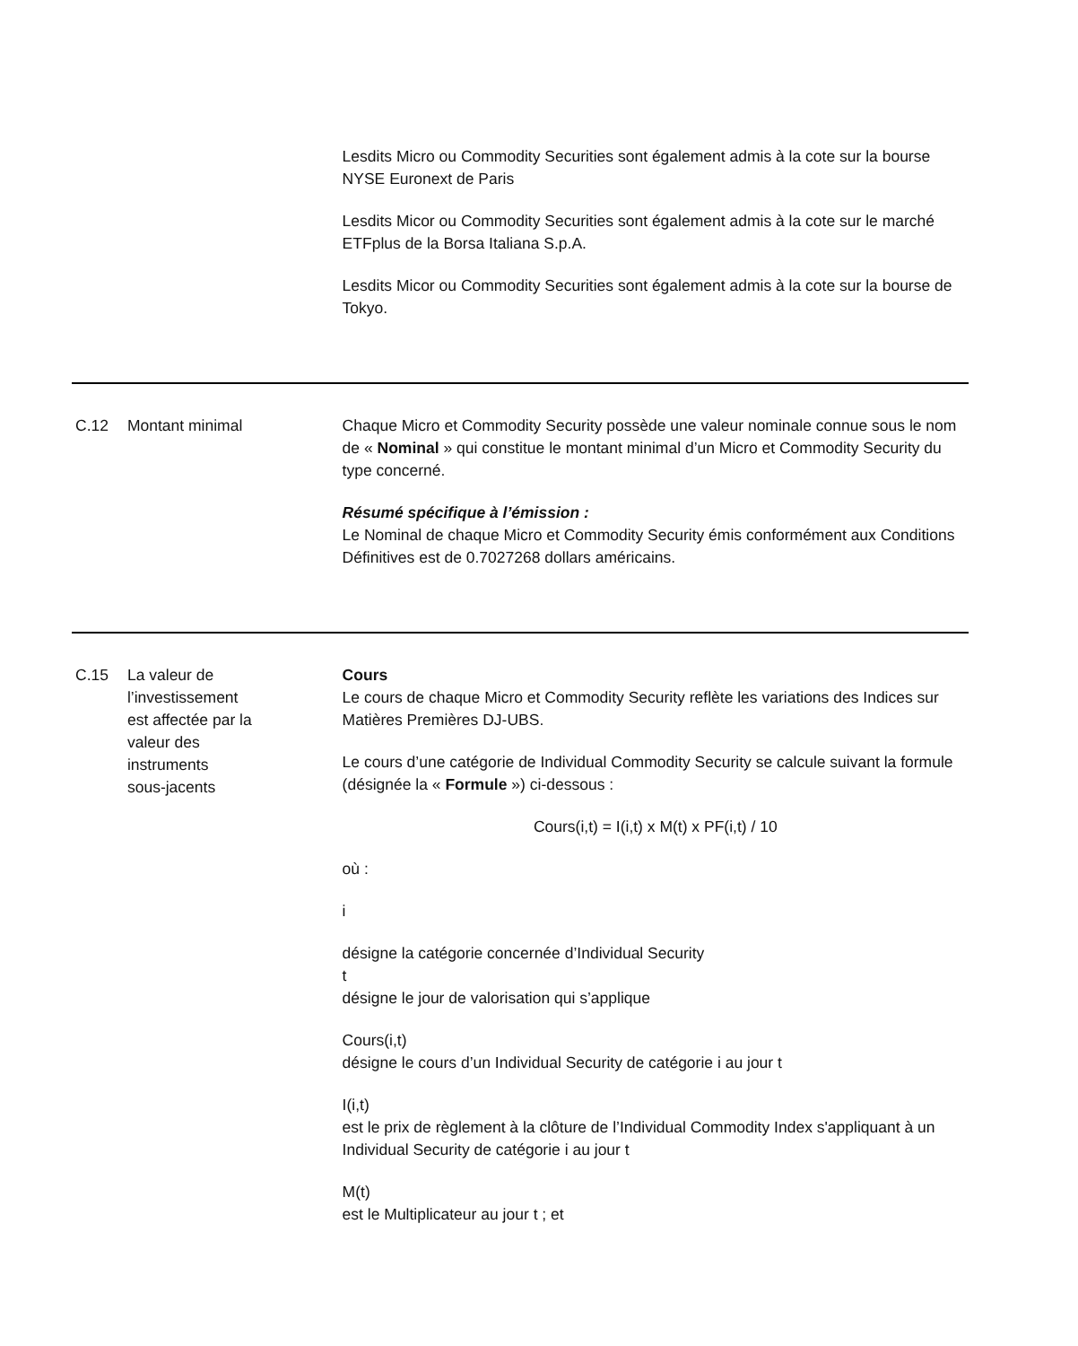| | | Lesdits Micro ou Commodity Securities sont également admis à la cote sur la bourse NYSE Euronext de Paris Lesdits Micor ou Commodity Securities sont également admis à la cote sur le marché ETFplus de la Borsa Italiana S.p.A. Lesdits Micor ou Commodity Securities sont également admis à la cote sur la bourse de Tokyo. |
| C.12 | Montant minimal | Chaque Micro et Commodity Security possède une valeur nominale connue sous le nom de « Nominal » qui constitue le montant minimal d’un Micro et Commodity Security du type concerné. Résumé spécifique à l’émission : Le Nominal de chaque Micro et Commodity Security émis conformément aux Conditions Définitives est de 0.7027268 dollars américains. |
| C.15 | La valeur de l’investissement est affectée par la valeur des instruments sous-jacents | Cours Le cours de chaque Micro et Commodity Security reflète les variations des Indices sur Matières Premières DJ-UBS. Le cours d’une catégorie de Individual Commodity Security se calcule suivant la formule (désignée la « Formule ») ci-dessous : Cours(i,t) = I(i,t) x M(t) x PF(i,t) / 10 où : i désigne la catégorie concernée d’Individual Security t désigne le jour de valorisation qui s’applique Cours(i,t) désigne le cours d’un Individual Security de catégorie i au jour t I(i,t) est le prix de règlement à la clôture de l’Individual Commodity Index s'appliquant à un Individual Security de catégorie i au jour t M(t) est le Multiplicateur au jour t ; et |